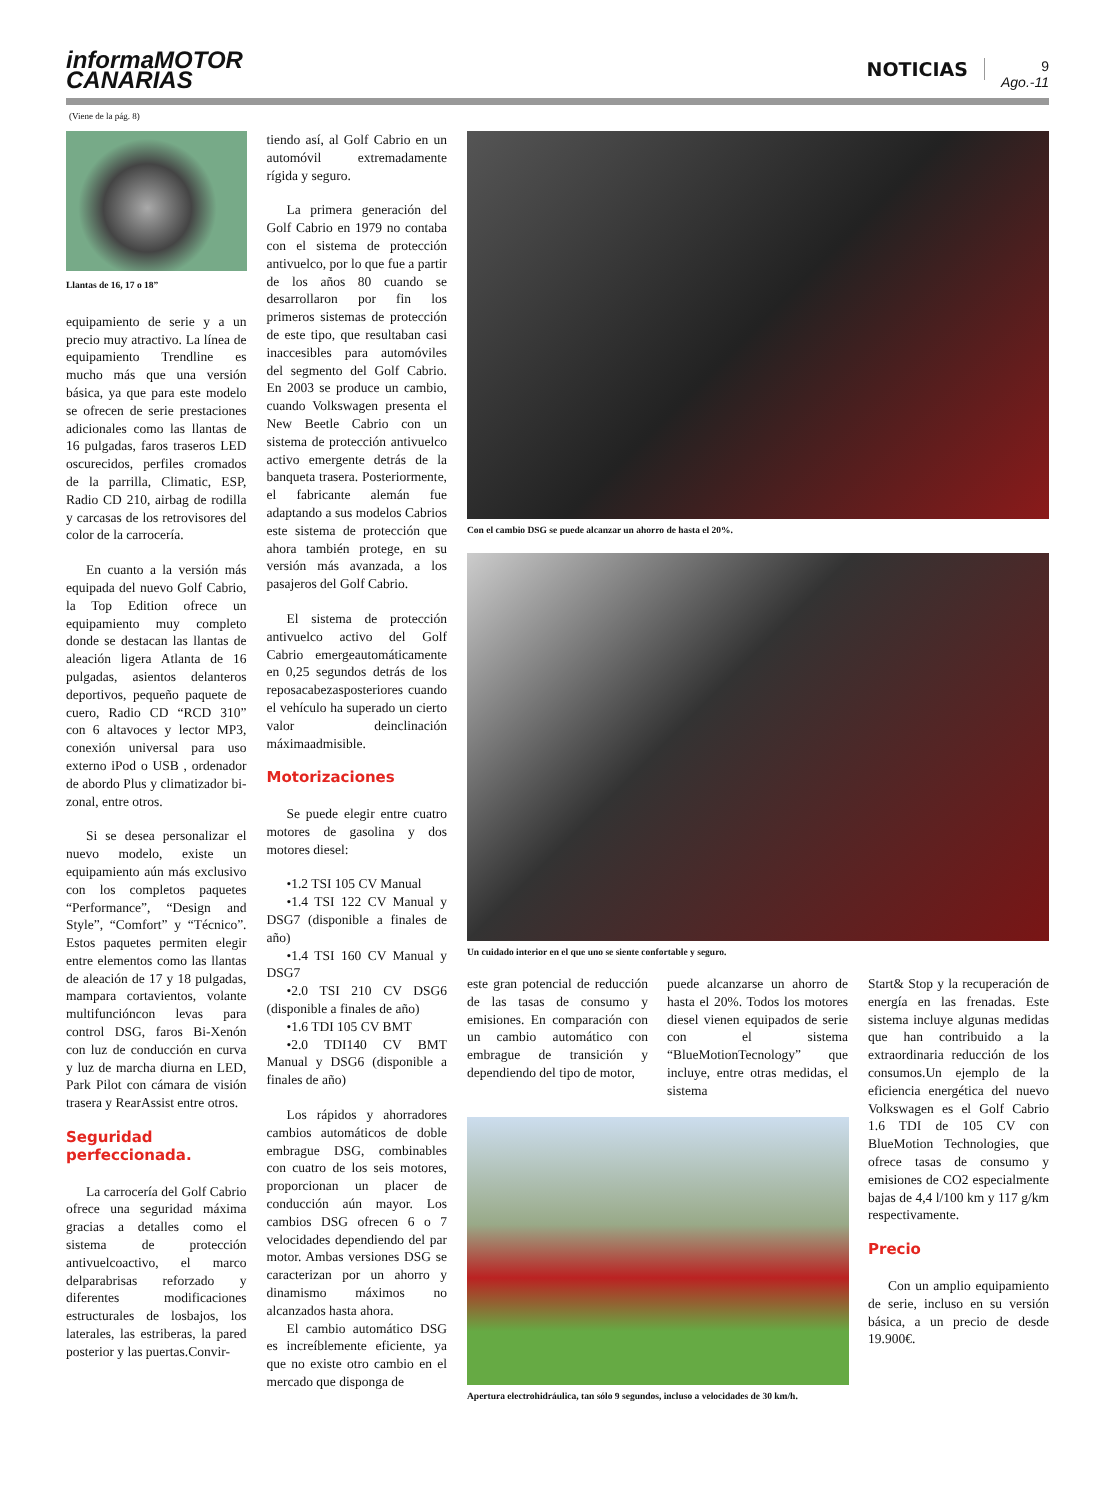informaMOTOR
CANARIAS
NOTICIAS
9
Ago.-11
(Viene de la pág. 8)
Llantas de 16, 17 o 18”
equipamiento de serie y a un precio muy atractivo. La línea de equipamiento Trendline es mucho más que una versión básica, ya que para este modelo se ofrecen de serie prestaciones adicionales como las llantas de 16 pulgadas, faros traseros LED oscurecidos, perfiles cromados de la parrilla, Climatic, ESP, Radio CD 210, airbag de rodilla y carcasas de los retrovisores del color de la carrocería.
En cuanto a la versión más equipada del nuevo Golf Cabrio, la Top Edition ofrece un equipamiento muy completo donde se destacan las llantas de aleación ligera Atlanta de 16 pulgadas, asientos delanteros deportivos, pequeño paquete de cuero, Radio CD “RCD 310” con 6 altavoces y lector MP3, conexión universal para uso externo iPod o USB , ordenador de abordo Plus y climatizador bi-zonal, entre otros.
Si se desea personalizar el nuevo modelo, existe un equipamiento aún más exclusivo con los completos paquetes “Performance”, “Design and Style”, “Comfort” y “Técnico”. Estos paquetes permiten elegir entre elementos como las llantas de aleación de 17 y 18 pulgadas, mampara cortavientos, volante multifuncióncon levas para control DSG, faros Bi-Xenón con luz de conducción en curva y luz de marcha diurna en LED, Park Pilot con cámara de visión trasera y RearAssist entre otros.
Seguridad perfeccionada.
La carrocería del Golf Cabrio ofrece una seguridad máxima gracias a detalles como el sistema de protección antivuelcoactivo, el marco delparabrisas reforzado y diferentes modificaciones estructurales de losbajos, los laterales, las estriberas, la pared posterior y las puertas.Convir-
tiendo así, al Golf Cabrio en un automóvil extremadamente rígida y seguro.
La primera generación del Golf Cabrio en 1979 no contaba con el sistema de protección antivuelco, por lo que fue a partir de los años 80 cuando se desarrollaron por fin los primeros sistemas de protección de este tipo, que resultaban casi inaccesibles para automóviles del segmento del Golf Cabrio. En 2003 se produce un cambio, cuando Volkswagen presenta el New Beetle Cabrio con un sistema de protección antivuelco activo emergente detrás de la banqueta trasera. Posteriormente, el fabricante alemán fue adaptando a sus modelos Cabrios este sistema de protección que ahora también protege, en su versión más avanzada, a los pasajeros del Golf Cabrio.
El sistema de protección antivuelco activo del Golf Cabrio emergeautomáticamente en 0,25 segundos detrás de los reposacabezasposteriores cuando el vehículo ha superado un cierto valor deinclinación máximaadmisible.
Motorizaciones
Se puede elegir entre cuatro motores de gasolina y dos motores diesel:
•1.2 TSI 105 CV Manual
•1.4 TSI 122 CV Manual y DSG7 (disponible a finales de año)
•1.4 TSI 160 CV Manual y DSG7
•2.0 TSI 210 CV DSG6 (disponible a finales de año)
•1.6 TDI 105 CV BMT
•2.0 TDI140 CV BMT Manual y DSG6 (disponible a finales de año)
Los rápidos y ahorradores cambios automáticos de doble embrague DSG, combinables con cuatro de los seis motores, proporcionan un placer de conducción aún mayor. Los cambios DSG ofrecen 6 o 7 velocidades dependiendo del par motor. Ambas versiones DSG se caracterizan por un ahorro y dinamismo máximos no alcanzados hasta ahora.
El cambio automático DSG es increíblemente eficiente, ya que no existe otro cambio en el mercado que disponga de
Con el cambio DSG se puede alcanzar un ahorro de hasta el 20%.
Un cuidado interior en el que uno se siente confortable y seguro.
este gran potencial de reducción de las tasas de consumo y emisiones. En comparación con un cambio automático con embrague de transición y dependiendo del tipo de motor,
puede alcanzarse un ahorro de hasta el 20%. Todos los motores diesel vienen equipados de serie con el sistema “BlueMotionTecnology” que incluye, entre otras medidas, el sistema
Apertura electrohidráulica, tan sólo 9 segundos, incluso a velocidades de 30 km/h.
Start& Stop y la recuperación de energía en las frenadas. Este sistema incluye algunas medidas que han contribuido a la extraordinaria reducción de los consumos.Un ejemplo de la eficiencia energética del nuevo Volkswagen es el Golf Cabrio 1.6 TDI de 105 CV con BlueMotion Technologies, que ofrece tasas de consumo y emisiones de CO2 especialmente bajas de 4,4 l/100 km y 117 g/km respectivamente.
Precio
Con un amplio equipamiento de serie, incluso en su versión básica, a un precio de desde 19.900€.